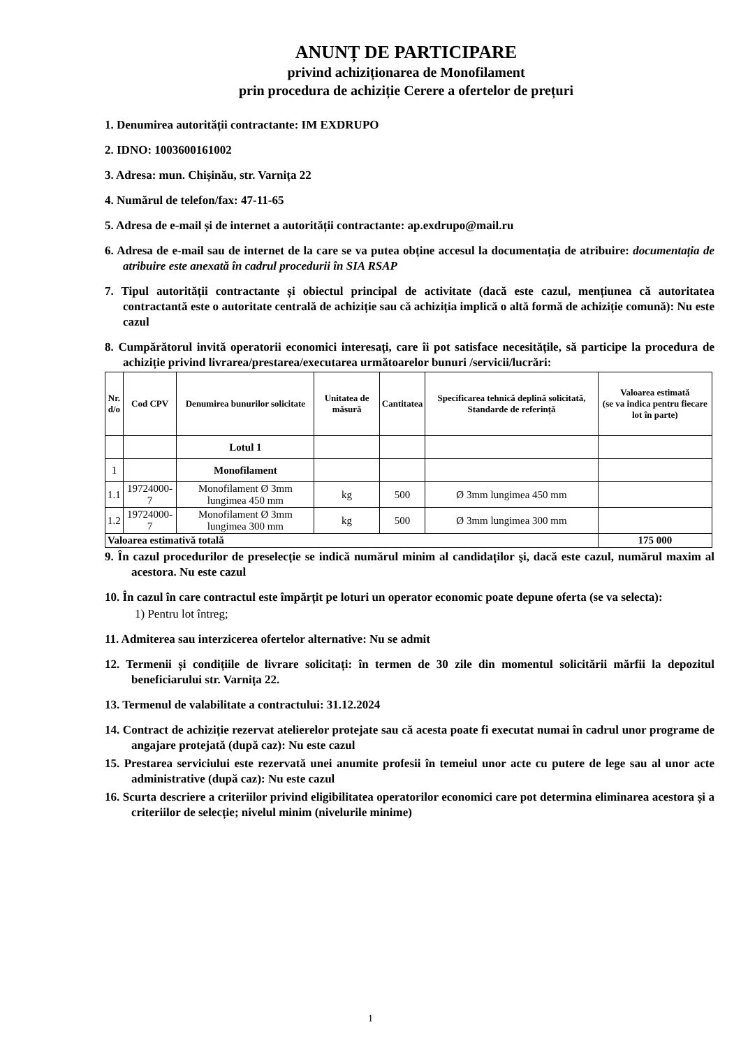ANUNȚ DE PARTICIPARE
privind achiziționarea de Monofilament
prin procedura de achiziție Cerere a ofertelor de prețuri
1. Denumirea autorității contractante: IM EXDRUPO
2. IDNO: 1003600161002
3. Adresa: mun. Chișinău, str. Varnița 22
4. Numărul de telefon/fax: 47-11-65
5. Adresa de e-mail și de internet a autorității contractante: ap.exdrupo@mail.ru
6. Adresa de e-mail sau de internet de la care se va putea obține accesul la documentația de atribuire: documentația de atribuire este anexată în cadrul procedurii în SIA RSAP
7. Tipul autorității contractante și obiectul principal de activitate (dacă este cazul, mențiunea că autoritatea contractantă este o autoritate centrală de achiziție sau că achiziția implică o altă formă de achiziție comună): Nu este cazul
8. Cumpărătorul invită operatorii economici interesați, care îi pot satisface necesitățile, să participe la procedura de achiziție privind livrarea/prestarea/executarea următoarelor bunuri /servicii/lucrări:
| Nr. d/o | Cod CPV | Denumirea bunurilor solicitate | Unitatea de măsură | Cantitatea | Specificarea tehnică deplină solicitată, Standarde de referință | Valoarea estimată (se va indica pentru fiecare lot în parte) |
| --- | --- | --- | --- | --- | --- | --- |
| | | Lotul 1 | | | | |
| 1 | | Monofilament | | | | |
| 1.1 | 19724000-7 | Monofilament Ø 3mm lungimea 450 mm | kg | 500 | Ø 3mm lungimea 450 mm | |
| 1.2 | 19724000-7 | Monofilament Ø 3mm lungimea 300 mm | kg | 500 | Ø 3mm lungimea 300 mm | |
| Valoarea estimativă totală | | | | | | 175 000 |
9. În cazul procedurilor de preselecție se indică numărul minim al candidaților şi, dacă este cazul, numărul maxim al acestora. Nu este cazul
10. În cazul în care contractul este împărțit pe loturi un operator economic poate depune oferta (se va selecta):
1) Pentru lot întreg;
11. Admiterea sau interzicerea ofertelor alternative: Nu se admit
12. Termenii și condițiile de livrare solicitați: în termen de 30 zile din momentul solicitării mărfii la depozitul beneficiarului str. Varnița 22.
13. Termenul de valabilitate a contractului: 31.12.2024
14. Contract de achiziție rezervat atelierelor protejate sau că acesta poate fi executat numai în cadrul unor programe de angajare protejată (după caz): Nu este cazul
15. Prestarea serviciului este rezervată unei anumite profesii în temeiul unor acte cu putere de lege sau al unor acte administrative (după caz): Nu este cazul
16. Scurta descriere a criteriilor privind eligibilitatea operatorilor economici care pot determina eliminarea acestora și a criteriilor de selecție; nivelul minim (nivelurile minime)
1